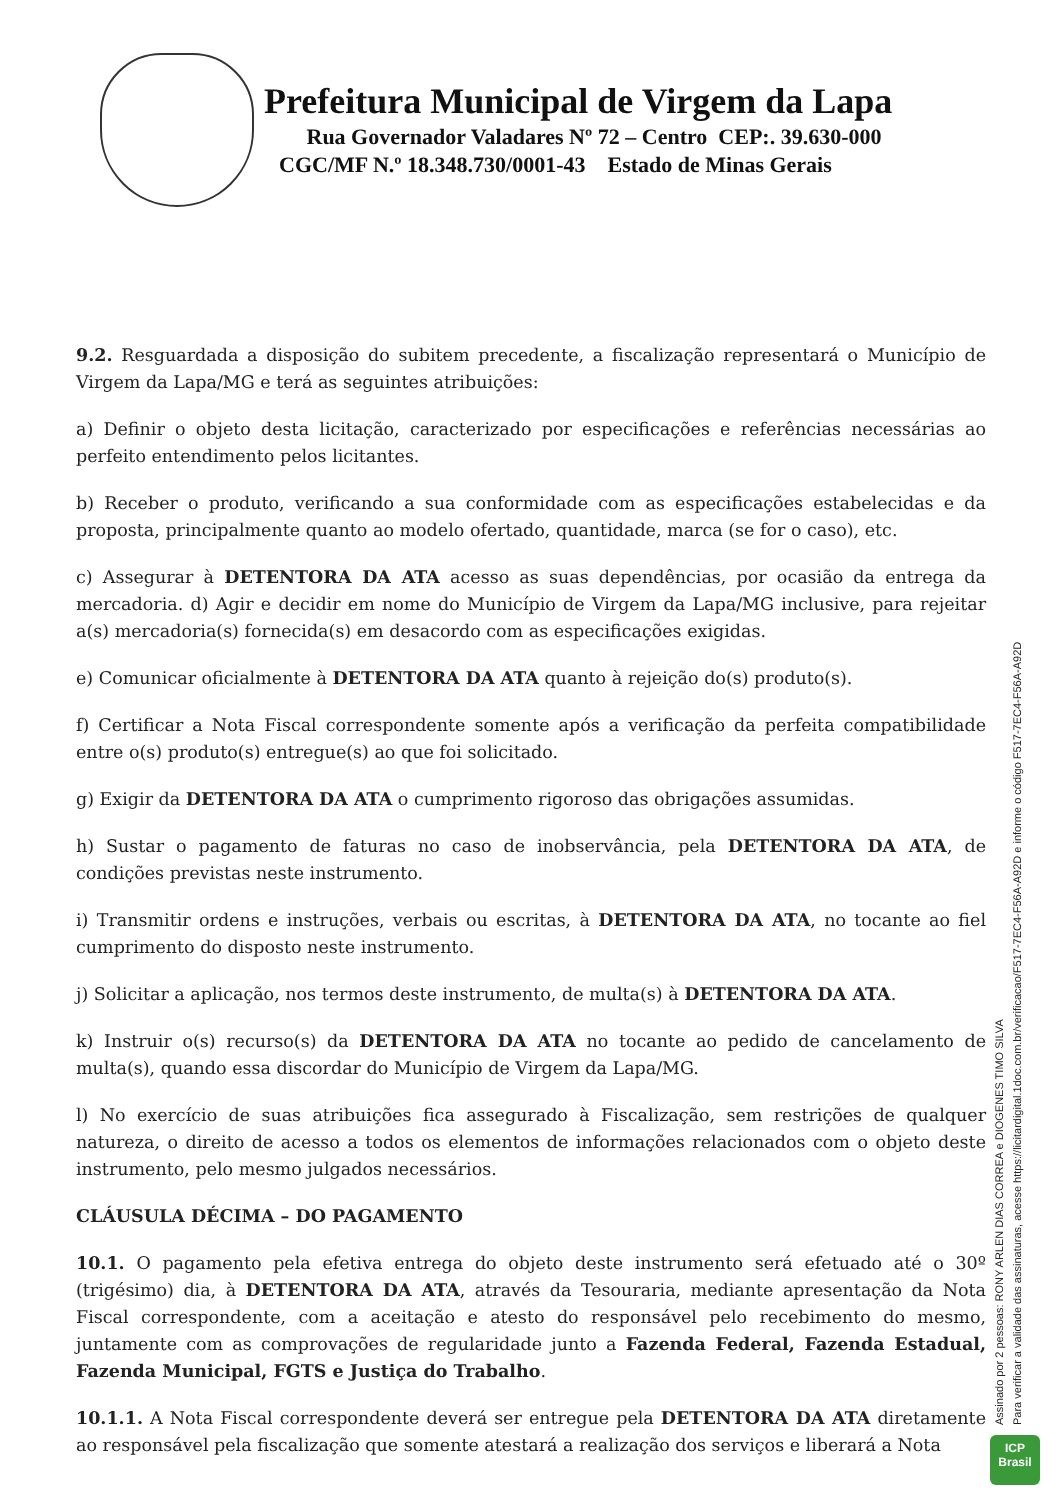Prefeitura Municipal de Virgem da Lapa
Rua Governador Valadares Nº 72 – Centro CEP:. 39.630-000
CGC/MF N.º 18.348.730/0001-43 Estado de Minas Gerais
9.2. Resguardada a disposição do subitem precedente, a fiscalização representará o Município de Virgem da Lapa/MG e terá as seguintes atribuições:
a) Definir o objeto desta licitação, caracterizado por especificações e referências necessárias ao perfeito entendimento pelos licitantes.
b) Receber o produto, verificando a sua conformidade com as especificações estabelecidas e da proposta, principalmente quanto ao modelo ofertado, quantidade, marca (se for o caso), etc.
c) Assegurar à DETENTORA DA ATA acesso as suas dependências, por ocasião da entrega da mercadoria. d) Agir e decidir em nome do Município de Virgem da Lapa/MG inclusive, para rejeitar a(s) mercadoria(s) fornecida(s) em desacordo com as especificações exigidas.
e) Comunicar oficialmente à DETENTORA DA ATA quanto à rejeição do(s) produto(s).
f) Certificar a Nota Fiscal correspondente somente após a verificação da perfeita compatibilidade entre o(s) produto(s) entregue(s) ao que foi solicitado.
g) Exigir da DETENTORA DA ATA o cumprimento rigoroso das obrigações assumidas.
h) Sustar o pagamento de faturas no caso de inobservância, pela DETENTORA DA ATA, de condições previstas neste instrumento.
i) Transmitir ordens e instruções, verbais ou escritas, à DETENTORA DA ATA, no tocante ao fiel cumprimento do disposto neste instrumento.
j) Solicitar a aplicação, nos termos deste instrumento, de multa(s) à DETENTORA DA ATA.
k) Instruir o(s) recurso(s) da DETENTORA DA ATA no tocante ao pedido de cancelamento de multa(s), quando essa discordar do Município de Virgem da Lapa/MG.
l) No exercício de suas atribuições fica assegurado à Fiscalização, sem restrições de qualquer natureza, o direito de acesso a todos os elementos de informações relacionados com o objeto deste instrumento, pelo mesmo julgados necessários.
CLÁUSULA DÉCIMA – DO PAGAMENTO
10.1. O pagamento pela efetiva entrega do objeto deste instrumento será efetuado até o 30º (trigésimo) dia, à DETENTORA DA ATA, através da Tesouraria, mediante apresentação da Nota Fiscal correspondente, com a aceitação e atesto do responsável pelo recebimento do mesmo, juntamente com as comprovações de regularidade junto a Fazenda Federal, Fazenda Estadual, Fazenda Municipal, FGTS e Justiça do Trabalho.
10.1.1. A Nota Fiscal correspondente deverá ser entregue pela DETENTORA DA ATA diretamente ao responsável pela fiscalização que somente atestará a realização dos serviços e liberará a Nota
Assinado por 2 pessoas: RONY ARLEN DIAS CORREA e DIOGENES TIMO SILVA
Para verificar a validade das assinaturas, acesse https://licitardigital.1doc.com.br/verificacao/F517-7EC4-F56A-A92D e informe o código F517-7EC4-F56A-A92D
ICP
Brasil